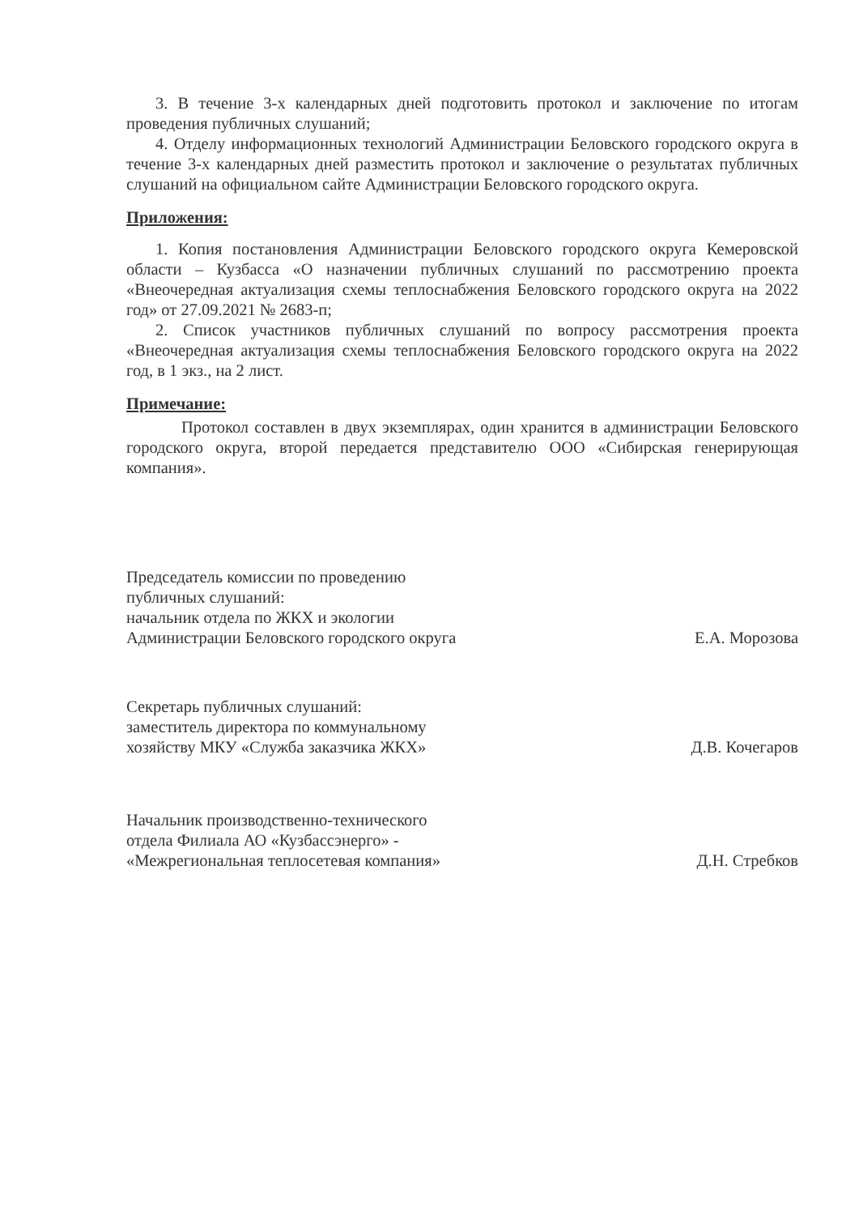3. В течение 3-х календарных дней подготовить протокол и заключение по итогам проведения публичных слушаний;
4. Отделу информационных технологий Администрации Беловского городского округа в течение 3-х календарных дней разместить протокол и заключение о результатах публичных слушаний на официальном сайте Администрации Беловского городского округа.
Приложения:
1. Копия постановления Администрации Беловского городского округа Кемеровской области – Кузбасса «О назначении публичных слушаний по рассмотрению проекта «Внеочередная актуализация схемы теплоснабжения Беловского городского округа на 2022 год» от 27.09.2021 № 2683-п;
2. Список участников публичных слушаний по вопросу рассмотрения проекта «Внеочередная актуализация схемы теплоснабжения Беловского городского округа на 2022 год, в 1 экз., на 2 лист.
Примечание:
Протокол составлен в двух экземплярах, один хранится в администрации Беловского городского округа, второй передается представителю ООО «Сибирская генерирующая компания».
Председатель комиссии по проведению
публичных слушаний:
начальник отдела по ЖКХ и экологии
Администрации Беловского городского округа
Е.А. Морозова
Секретарь публичных слушаний:
заместитель директора по коммунальному
хозяйству МКУ «Служба заказчика ЖКХ»
Д.В. Кочегаров
Начальник производственно-технического
отдела Филиала АО «Кузбассэнерго» -
«Межрегиональная теплосетевая компания»
Д.Н. Стребков